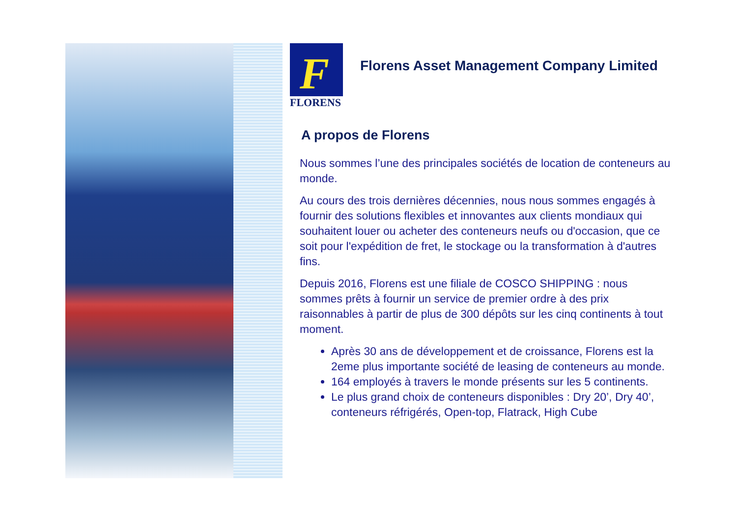F
FLORENS
Florens Asset Management Company Limited
A propos de Florens
Nous sommes l’une des principales sociétés de location de conteneurs au monde.
Au cours des trois dernières décennies, nous nous sommes engagés à fournir des solutions flexibles et innovantes aux clients mondiaux qui souhaitent louer ou acheter des conteneurs neufs ou d'occasion, que ce soit pour l'expédition de fret, le stockage ou la transformation à d'autres fins.
Depuis 2016, Florens est une filiale de COSCO SHIPPING : nous sommes prêts à fournir un service de premier ordre à des prix raisonnables à partir de plus de 300 dépôts sur les cinq continents à tout moment.
Après 30 ans de développement et de croissance, Florens est la 2eme plus importante société de leasing de conteneurs au monde.
164 employés à travers le monde présents sur les 5 continents.
Le plus grand choix de conteneurs disponibles : Dry 20’, Dry 40’, conteneurs réfrigérés, Open-top, Flatrack, High Cube